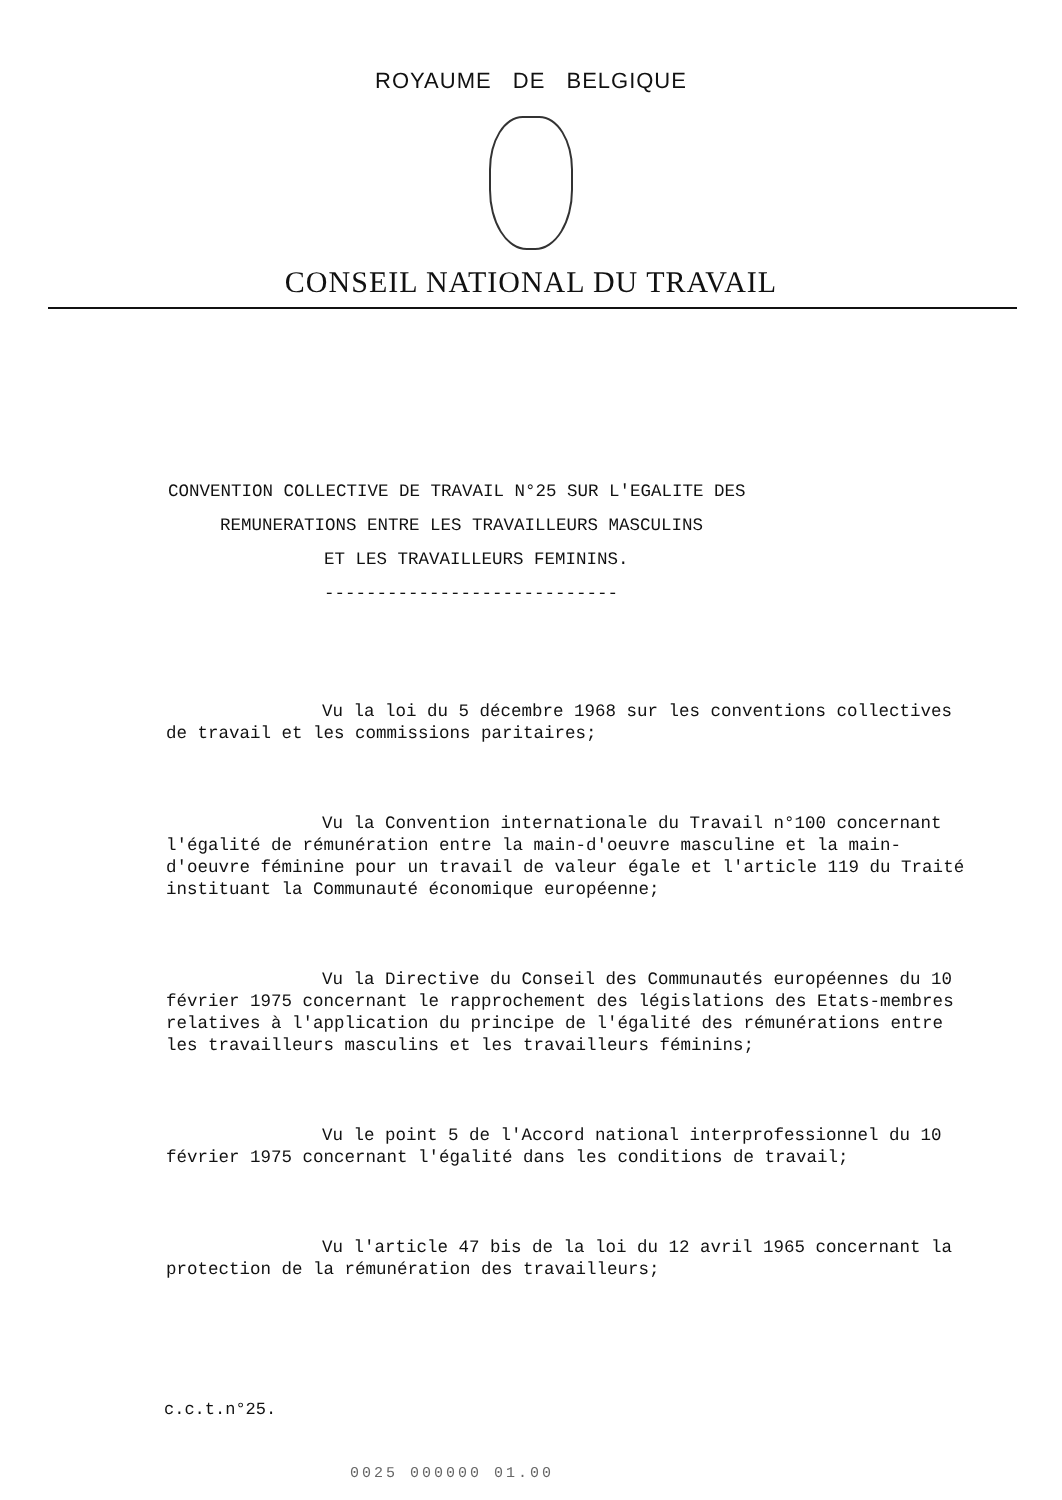ROYAUME DE BELGIQUE
CONSEIL NATIONAL DU TRAVAIL
CONVENTION COLLECTIVE DE TRAVAIL N°25 SUR L'EGALITE DES
REMUNERATIONS ENTRE LES TRAVAILLEURS MASCULINS
ET LES TRAVAILLEURS FEMININS.
----------------------------
Vu la loi du 5 décembre 1968 sur les conventions collectives de travail et les commissions paritaires;
Vu la Convention internationale du Travail n°100 concernant l'égalité de rémunération entre la main-d'oeuvre masculine et la main-d'oeuvre féminine pour un travail de valeur égale et l'article 119 du Traité instituant la Communauté économique européenne;
Vu la Directive du Conseil des Communautés européennes du 10 février 1975 concernant le rapprochement des législations des Etats-membres relatives à l'application du principe de l'égalité des rémunérations entre les travailleurs masculins et les travailleurs féminins;
Vu le point 5 de l'Accord national interprofessionnel du 10 février 1975 concernant l'égalité dans les conditions de travail;
Vu l'article 47 bis de la loi du 12 avril 1965 concernant la protection de la rémunération des travailleurs;
c.c.t.n°25.
0025 000000 01.00